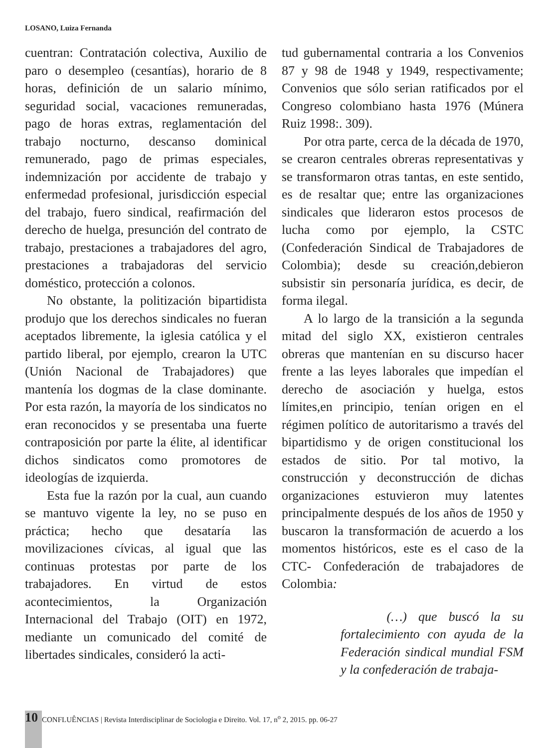LOSANO, Luiza Fernanda
cuentran: Contratación colectiva, Auxilio de paro o desempleo (cesantías), horario de 8 horas, definición de un salario mínimo, seguridad social, vacaciones remuneradas, pago de horas extras, reglamentación del trabajo nocturno, descanso dominical remunerado, pago de primas especiales, indemnización por accidente de trabajo y enfermedad profesional, jurisdicción especial del trabajo, fuero sindical, reafirmación del derecho de huelga, presunción del contrato de trabajo, prestaciones a trabajadores del agro, prestaciones a trabajadoras del servicio doméstico, protección a colonos.
No obstante, la politización bipartidista produjo que los derechos sindicales no fueran aceptados libremente, la iglesia católica y el partido liberal, por ejemplo, crearon la UTC (Unión Nacional de Trabajadores) que mantenía los dogmas de la clase dominante. Por esta razón, la mayoría de los sindicatos no eran reconocidos y se presentaba una fuerte contraposición por parte la élite, al identificar dichos sindicatos como promotores de ideologías de izquierda.
Esta fue la razón por la cual, aun cuando se mantuvo vigente la ley, no se puso en práctica; hecho que desataría las movilizaciones cívicas, al igual que las continuas protestas por parte de los trabajadores. En virtud de estos acontecimientos, la Organización Internacional del Trabajo (OIT) en 1972, mediante un comunicado del comité de libertades sindicales, consideró la acti-
tud gubernamental contraria a los Convenios 87 y 98 de 1948 y 1949, respectivamente; Convenios que sólo serian ratificados por el Congreso colombiano hasta 1976 (Múnera Ruiz 1998:. 309).
Por otra parte, cerca de la década de 1970, se crearon centrales obreras representativas y se transformaron otras tantas, en este sentido, es de resaltar que; entre las organizaciones sindicales que lideraron estos procesos de lucha como por ejemplo, la CSTC (Confederación Sindical de Trabajadores de Colombia); desde su creación,debieron subsistir sin personaría jurídica, es decir, de forma ilegal.
A lo largo de la transición a la segunda mitad del siglo XX, existieron centrales obreras que mantenían en su discurso hacer frente a las leyes laborales que impedían el derecho de asociación y huelga, estos límites,en principio, tenían origen en el régimen político de autoritarismo a través del bipartidismo y de origen constitucional los estados de sitio. Por tal motivo, la construcción y deconstrucción de dichas organizaciones estuvieron muy latentes principalmente después de los años de 1950 y buscaron la transformación de acuerdo a los momentos históricos, este es el caso de la CTC- Confederación de trabajadores de Colombia:
(…) que buscó la su fortalecimiento con ayuda de la Federación sindical mundial FSM y la confederación de trabaja-
10 CONFLUÊNCIAS | Revista Interdisciplinar de Sociologia e Direito. Vol. 17, n<sup>o</sup> 2, 2015. pp. 06-27